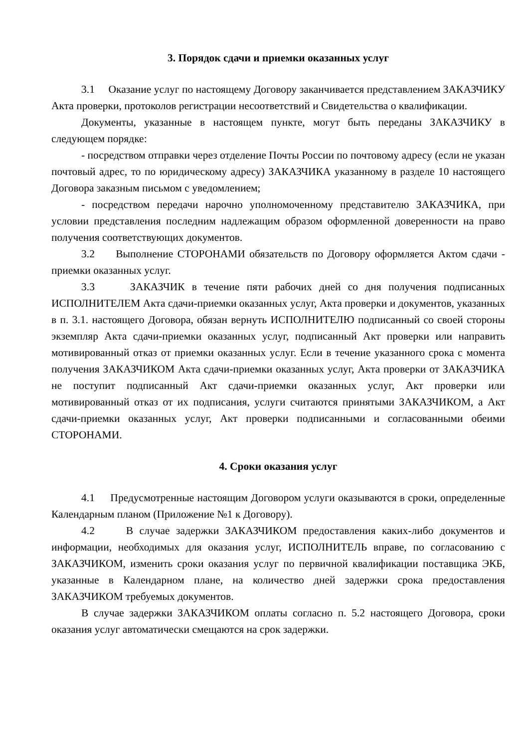3. Порядок сдачи и приемки оказанных услуг
3.1 Оказание услуг по настоящему Договору заканчивается представлением ЗАКАЗЧИКУ Акта проверки, протоколов регистрации несоответствий и Свидетельства о квалификации.
Документы, указанные в настоящем пункте, могут быть переданы ЗАКАЗЧИКУ в следующем порядке:
- посредством отправки через отделение Почты России по почтовому адресу (если не указан почтовый адрес, то по юридическому адресу) ЗАКАЗЧИКА указанному в разделе 10 настоящего Договора заказным письмом с уведомлением;
- посредством передачи нарочно уполномоченному представителю ЗАКАЗЧИКА, при условии представления последним надлежащим образом оформленной доверенности на право получения соответствующих документов.
3.2 Выполнение СТОРОНАМИ обязательств по Договору оформляется Актом сдачи - приемки оказанных услуг.
3.3 ЗАКАЗЧИК в течение пяти рабочих дней со дня получения подписанных ИСПОЛНИТЕЛЕМ Акта сдачи-приемки оказанных услуг, Акта проверки и документов, указанных в п. 3.1. настоящего Договора, обязан вернуть ИСПОЛНИТЕЛЮ подписанный со своей стороны экземпляр Акта сдачи-приемки оказанных услуг, подписанный Акт проверки или направить мотивированный отказ от приемки оказанных услуг. Если в течение указанного срока с момента получения ЗАКАЗЧИКОМ Акта сдачи-приемки оказанных услуг, Акта проверки от ЗАКАЗЧИКА не поступит подписанный Акт сдачи-приемки оказанных услуг, Акт проверки или мотивированный отказ от их подписания, услуги считаются принятыми ЗАКАЗЧИКОМ, а Акт сдачи-приемки оказанных услуг, Акт проверки подписанными и согласованными обеими СТОРОНАМИ.
4. Сроки оказания услуг
4.1 Предусмотренные настоящим Договором услуги оказываются в сроки, определенные Календарным планом (Приложение №1 к Договору).
4.2 В случае задержки ЗАКАЗЧИКОМ предоставления каких-либо документов и информации, необходимых для оказания услуг, ИСПОЛНИТЕЛЬ вправе, по согласованию с ЗАКАЗЧИКОМ, изменить сроки оказания услуг по первичной квалификации поставщика ЭКБ, указанные в Календарном плане, на количество дней задержки срока предоставления ЗАКАЗЧИКОМ требуемых документов.
В случае задержки ЗАКАЗЧИКОМ оплаты согласно п. 5.2 настоящего Договора, сроки оказания услуг автоматически смещаются на срок задержки.